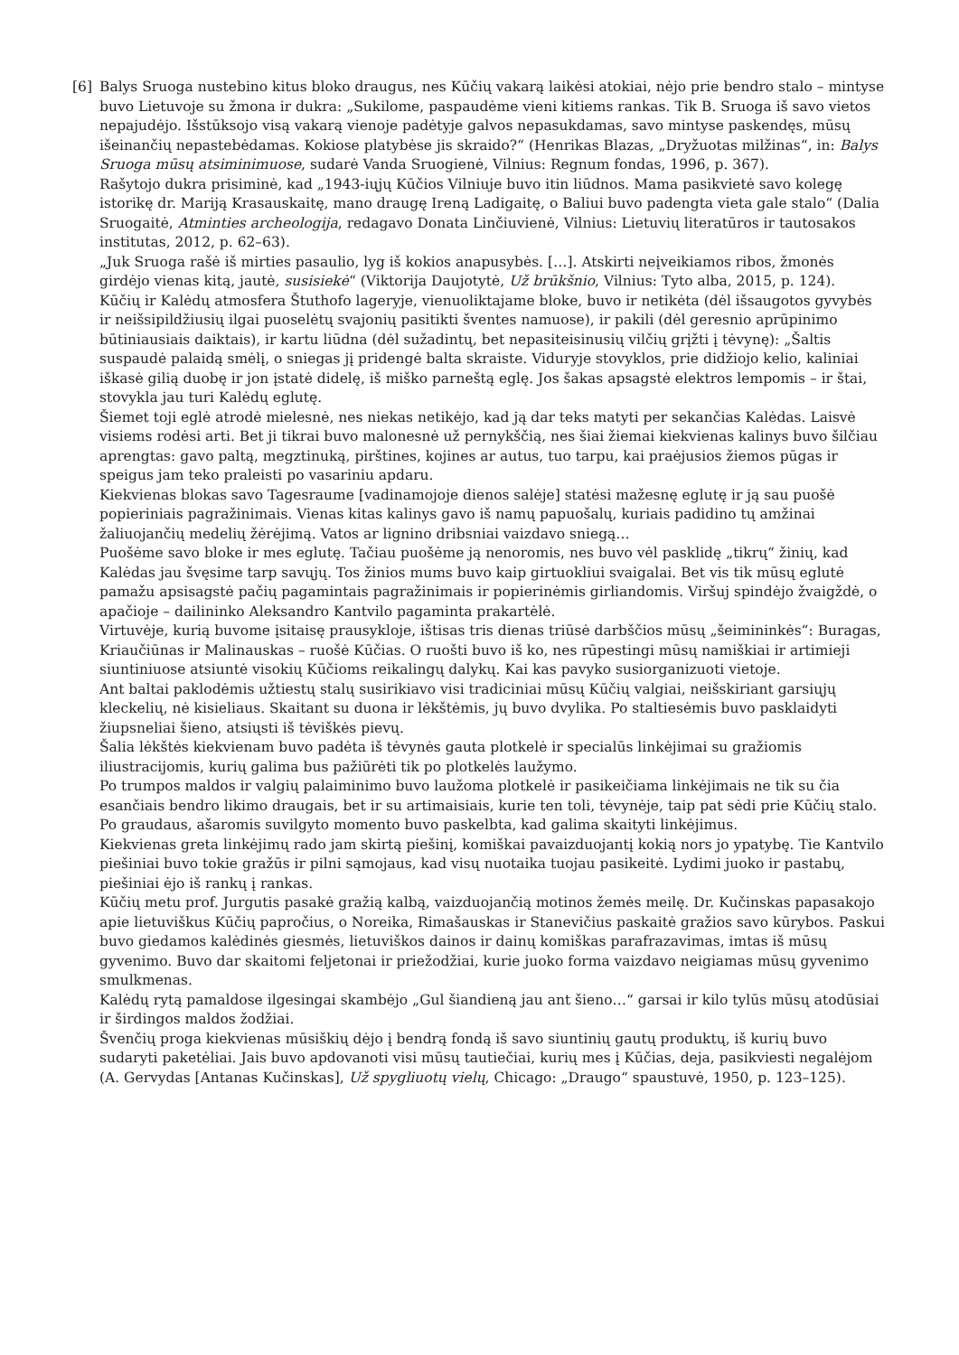[6] Balys Sruoga nustebino kitus bloko draugus, nes Kūčių vakarą laikėsi atokiai, nėjo prie bendro stalo – mintyse buvo Lietuvoje su žmona ir dukra: „Sukilome, paspaudėme vieni kitiems rankas. Tik B. Sruoga iš savo vietos nepajudėjo. Išstūksojo visą vakarą vienoje padėtyje galvos nepasukdamas, savo mintyse paskendęs, mūsų išeinančių nepastebėdamas. Kokiose platybėse jis skraido?“ (Henrikas Blazas, „Dryžuotas milžinas“, in: Balys Sruoga mūsų atsiminimuose, sudarė Vanda Sruogienė, Vilnius: Regnum fondas, 1996, p. 367).
Rašytojo dukra prisiminė, kad „1943-iųjų Kūčios Vilniuje buvo itin liūdnos. Mama pasikvietė savo kolegę istorikę dr. Mariją Krasauskaitę, mano draugę Ireną Ladigaitę, o Baliui buvo padengta vieta gale stalo“ (Dalia Sruogaitė, Atminties archeologija, redagavo Donata Linčiuvienė, Vilnius: Lietuvių literatūros ir tautosakos institutas, 2012, p. 62–63).
„Juk Sruoga rašė iš mirties pasaulio, lyg iš kokios anapusybės. […]. Atskirti neįveikiamos ribos, žmonės girdėjo vienas kitą, jautė, susisiekė“ (Viktorija Daujotytė, Už brūkšnio, Vilnius: Tyto alba, 2015, p. 124).
Kūčių ir Kalėdų atmosfera Štuthofo lageryje, vienuoliktajame bloke, buvo ir netikėta (dėl išsaugotos gyvybės ir neišsipildžiusių ilgai puoselėtų svajonių pasitikti šventes namuose), ir pakili (dėl geresnio aprūpinimo būtiniausiais daiktais), ir kartu liūdna (dėl sužadintų, bet nepasiteisinusių vilčių grįžti į tėvynę): „Šaltis suspaudė palaidą smėlį, o sniegas jį pridengė balta skraiste. Viduryje stovyklos, prie didžiojo kelio, kaliniai iškasė gilią duobę ir jon įstatė didelę, iš miško parneštą eglę. Jos šakas apsagstė elektros lempomis – ir štai, stovykla jau turi Kalėdų eglutę.
Šiemet toji eglė atrodė mielesnė, nes niekas netikėjo, kad ją dar teks matyti per sekančias Kalėdas. Laisvė visiems rodėsi arti. Bet ji tikrai buvo malonesnė už pernykščią, nes šiai žiemai kiekvienas kalinys buvo šilčiau aprengtas: gavo paltą, megztinuką, pirštines, kojines ar autus, tuo tarpu, kai praėjusios žiemos pūgas ir speigus jam teko praleisti po vasariniu apdaru.
Kiekvienas blokas savo Tagesraume [vadinamojoje dienos salėje] statėsi mažesnę eglutę ir ją sau puošė popieriniais pagražinimais. Vienas kitas kalinys gavo iš namų papuošalų, kuriais padidino tų amžinai žaliuojančių medelių žėrėjimą. Vatos ar lignino dribsniai vaizdavo sniegą…
Puošėme savo bloke ir mes eglutę. Tačiau puošėme ją nenoromis, nes buvo vėl pasklidę „tikrų“ žinių, kad Kalėdas jau švęsime tarp savųjų. Tos žinios mums buvo kaip girtuokliui svaigalai. Bet vis tik mūsų eglutė pamažu apsisagstė pačių pagamintais pagražinimais ir popierinėmis girliandomis. Viršuj spindėjo žvaigždė, o apačioje – dailininko Aleksandro Kantvilo pagaminta prakartėlė.
Virtuvėje, kurią buvome įsitaisę prausykloje, ištisas tris dienas triūsė darbščios mūsų „šeimininkės“: Buragas, Kriaučiūnas ir Malinauskas – ruošė Kūčias. O ruošti buvo iš ko, nes rūpestingi mūsų namiškiai ir artimieji siuntiniuose atsiuntė visokių Kūčioms reikalingų dalykų. Kai kas pavyko susiorganizuoti vietoje.
Ant baltai paklodėmis užtiestų stalų susirikiavo visi tradiciniai mūsų Kūčių valgiai, neišskiriant garsiųjų kleckelių, nė kisieliaus. Skaitant su duona ir lėkštėmis, jų buvo dvylika. Po staltiesėmis buvo pasklaidyti žiupsneliai šieno, atsiųsti iš tėviškės pievų.
Šalia lėkštės kiekvienam buvo padėta iš tėvynės gauta plotkelė ir specialūs linkėjimai su gražiomis iliustracijomis, kurių galima bus pažiūrėti tik po plotkelės laužymo.
Po trumpos maldos ir valgių palaiminimo buvo laužoma plotkelė ir pasikeičiama linkėjimais ne tik su čia esančiais bendro likimo draugais, bet ir su artimaisiais, kurie ten toli, tėvynėje, taip pat sėdi prie Kūčių stalo. Po graudaus, ašaromis suvilgyto momento buvo paskelbta, kad galima skaityti linkėjimus.
Kiekvienas greta linkėjimų rado jam skirtą piešinį, komiškai pavaizduojantį kokią nors jo ypatybę. Tie Kantvilo piešiniai buvo tokie gražūs ir pilni sąmojaus, kad visų nuotaika tuojau pasikeitė. Lydimi juoko ir pastabų, piešiniai ėjo iš rankų į rankas.
Kūčių metu prof. Jurgutis pasakė gražią kalbą, vaizduojančią motinos žemės meilę. Dr. Kučinskas papasakojo apie lietuviškus Kūčių papročius, o Noreika, Rimašauskas ir Stanevičius paskaitė gražios savo kūrybos. Paskui buvo giedamos kalėdinės giesmės, lietuviškos dainos ir dainų komiškas parafrazavimas, imtas iš mūsų gyvenimo. Buvo dar skaitomi feljetonai ir priežodžiai, kurie juoko forma vaizdavo neigiamas mūsų gyvenimo smulkmenas.
Kalėdų rytą pamaldose ilgesingai skambėjo „Gul šiandieną jau ant šieno…“ garsai ir kilo tylūs mūsų atodūsiai ir širdingos maldos žodžiai.
Švenčių proga kiekvienas mūsiškių dėjo į bendrą fondą iš savo siuntinių gautų produktų, iš kurių buvo sudaryti paketėliai. Jais buvo apdovanoti visi mūsų tautiečiai, kurių mes į Kūčias, deja, pasikviesti negalėjom (A. Gervydas [Antanas Kučinskas], Už spygliuotų vielų, Chicago: „Draugo“ spaustuvė, 1950, p. 123–125).